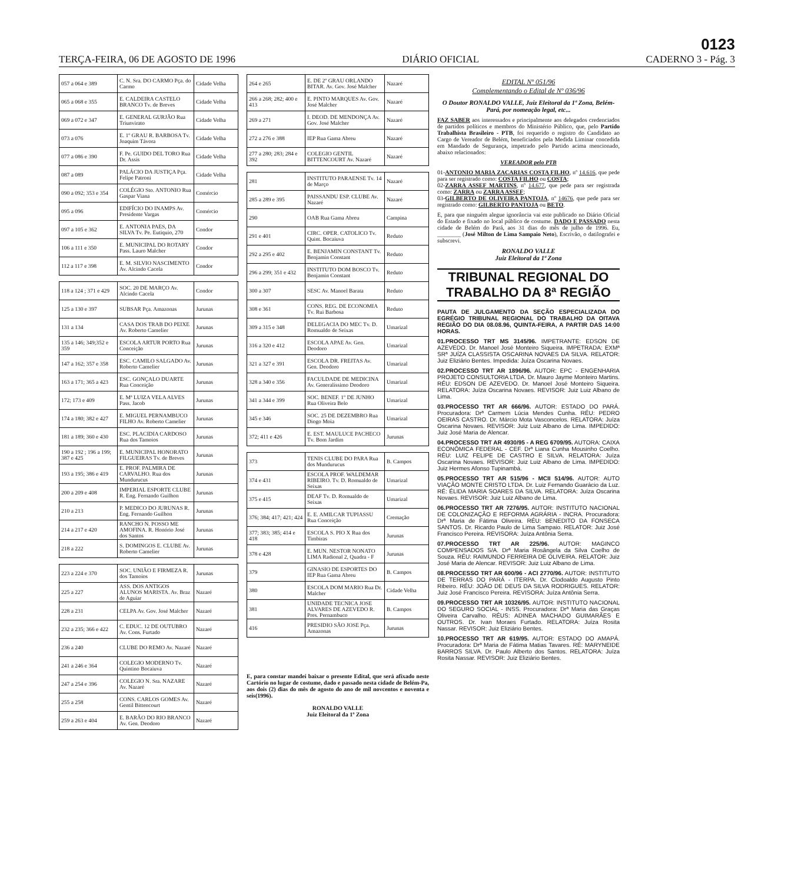0123
TERÇA-FEIRA, 06 DE AGOSTO DE 1996 DIÁRIO OFICIAL CADERNO 3 - Pág. 3
| 057 a 064 e 389 | C. N. Sra. DO CARMO Pça. do Carmo | Cidade Velha |
| 065 a 068 e 355 | E. CALDEIRA CASTELO BRANCO Tv. de Breves | Cidade Velha |
| 069 a 072 e 347 | E. GENERAL GURJÃO Rua Triunvirato | Cidade Velha |
| 073 a 076 | E. 1º GRAU R. BARBOSA Tv. Joaquim Távora | Cidade Velha |
| 077 a 086 e 390 | F. Pe. GUIDO DEL TORO Rua Dr. Assis | Cidade Velha |
| 087 a 089 | PALÁCIO DA JUSTIÇA Pça. Felipe Patroni | Cidade Velha |
| 090 a 092; 353 e 354 | COLÉGIO Sto. ANTONIO Rua Gaspar Viana | Comércio |
| 095 a 096 | EDIFÍCIO DO INAMPS Av. Presidente Vargas | Comércio |
| 097 a 105 e 362 | E. ANTONIA PAES, DA SILVA Tv. Pe. Eutiquio, 270 | Condor |
| 106 a 111 e 350 | E. MUNICIPAL DO ROTARY Pass. Lauro Malcher | Condor |
| 112 a 117 e 398 | E. M. SILVIO NASCIMENTO Av. Alcindo Cacela | Condor |
| 118 a 124 ; 371 e 429 | SOC. 20 DE MARÇO Av. Alcindo Cacela | Condor |
| 125 a 130 e 397 | SUBSAR Pça. Amazonas | Jurunas |
| 131 a 134 | CASA DOS TRAB DO PEIXE Av. Roberto Camelier | Jurunas |
| 135 a 146; 349;352 e 359 | ESCOLA ARTUR PORTO Rua Conceição | Jurunas |
| 147 a 162; 357 e 358 | ESC. CAMILO SALGADO Av. Roberto Camelier | Jurunas |
| 163 a 171; 365 a 423 | ESC. GONÇALO DUARTE Rua Conceição | Jurunas |
| 172; 173 e 409 | E. Mª LUIZA VELA ALVES Pass. Jacob | Jurunas |
| 174 a 180; 382 e 427 | E. MIGUEL PERNAMBUCO FILHO Av. Roberto Camelier | Jurunas |
| 181 a 189; 360 e 430 | ESC. PLACIDIA CARDOSO Rua dos Tamoios | Jurunas |
| 190 a 192 ; 196 a 199; 387 e 425 | E. MUNICIPAL HONORATO FILGUEIRAS Tv. de Breves | Jurunas |
| 193 a 195; 386 e 419 | E. PROF. PALMIRA DE CARVALHO. Rua dos Mundurucus | Jurunas |
| 200 a 209 e 408 | IMPERIAL ESPORTE CLUBE R. Eng. Fernando Guilhon | Jurunas |
| 210 a 213 | P. MEDICO DO JURUNAS R. Eng. Fernando Guilhon | Jurunas |
| 214 a 217 e 420 | RANCHO N. POSSO ME AMOFINA. R. Honório José dos Santos | Jurunas |
| 218 a 222 | S. DOMINGOS E. CLUBE Av. Roberto Camelier | Jurunas |
| 223 a 224 e 370 | SOC. UNIÃO E FIRMEZA R. dos Tamoios | Jurunas |
| 225 a 227 | ASS. DOS ANTIGOS ALUNOS MARISTA. Av. Braz de Aguiar | Nazaré |
| 228 a 231 | CELPA Av. Gov. José Malcher | Nazaré |
| 232 a 235; 366 e 422 | C. EDUC. 12 DE OUTUBRO Av. Cons. Furtado | Nazaré |
| 236 a 240 | CLUBE DO REMO Av. Nazaré | Nazaré |
| 241 a 246 e 364 | COLEGIO MODERNO Tv. Quintino Bocaiuva | Nazaré |
| 247 a 254 e 396 | COLEGIO N. Sra. NAZARE Av. Nazaré | Nazaré |
| 255 a 258 | CONS. CARLOS GOMES Av. Gentil Bittencourt | Nazaré |
| 259 a 263 e 404 | E. BARÃO DO RIO BRANCO Av. Gen. Deodoro | Nazaré |
| 264 e 265 | E. DE 2º GRAU ORLANDO BITAR. Av. Gov. José Malcher | Nazaré |
| 266 a 268; 282; 400 e 413 | E. PINTO MARQUES Av. Gov. José Malcher | Nazaré |
| 269 a 271 | I. DEOD. DE MENDONÇA Av. Gov. José Malcher | Nazaré |
| 272 a 276 e 388 | IEP Rua Gama Abreu | Nazaré |
| 277 a 280; 283; 284 e 392 | COLEGIO GENTIL BITTENCOURT Av. Nazaré | Nazaré |
| 281 | INSTITUTO PARAENSE Tv. 14 de Março | Nazaré |
| 285 a 289 e 395 | PAISSANDU ESP. CLUBE Av. Nazaré | Nazaré |
| 290 | OAB Rua Gama Abreu | Campina |
| 291 e 401 | CIRC. OPER. CATOLICO Tv. Quint. Bocaiuva | Reduto |
| 292 a 295 e 402 | E. BENJAMIN CONSTANT Tv. Benjamin Constant | Reduto |
| 296 a 299; 351 e 432 | INSTITUTO DOM BOSCO Tv. Benjamin Constant | Reduto |
| 300 a 307 | SESC Av. Manoel Barata | Reduto |
| 308 e 361 | CONS. REG. DE ECONOMIA Tv. Rui Barbosa | Reduto |
| 309 a 315 e 348 | DELEGACIA DO MEC Tv. D. Romualdo de Seixas | Umarizal |
| 316 a 320 e 412 | ESCOLA APAE Av. Gen. Deodoro | Umarizal |
| 321 a 327 e 391 | ESCOLA DR. FREITAS Av. Gen. Deodoro | Umarizal |
| 328 a 340 e 356 | FACULDADE DE MEDICINA Av. Generalíssimo Deodoro | Umarizal |
| 341 a 344 e 399 | SOC. BENEF. 1º DE JUNHO Rua Oliveira Belo | Umarizal |
| 345 e 346 | SOC. 25 DE DEZEMBRO Rua Diogo Moia | Umarizal |
| 372; 411 e 426 | E. EST. MAULUCE PACHECO Tv. Bom Jardim | Jurunas |
| 373 | TENIS CLUBE DO PARA Rua dos Mundurucus | B. Campos |
| 374 e 431 | ESCOLA PROF. WALDEMAR RIBEIRO. Tv. D. Romualdo de Seixas | Umarizal |
| 375 e 415 | DEAF Tv. D. Romualdo de Seixas | Umarizal |
| 376; 384; 417; 421; 424 | E. E. AMILCAR TUPIASSU Rua Conceição | Cremação |
| 377; 383; 385; 414 e 418 | ESCOLA S. PIO X Rua dos Timbiras | Jurunas |
| 378 e 428 | E. MUN. NESTOR NONATO LIMA Radional 2, Quadra - F | Jurunas |
| 379 | GINASIO DE ESPORTES DO IEP Rua Gama Abreu | B. Campos |
| 380 | ESCOLA DOM MARIO Rua Dr. Malcher | Cidade Velha |
| 381 | UNIDADE TECNICA JOSE ALVARES DE AZEVEDO R. Pres. Pernambuco | B. Campos |
| 416 | PRESIDIO SÃO JOSE Pça. Amazonas | Jurunas |
E, para constar mandei baixar o presente Edital, que será afixado neste Cartório no lugar de costume, dado e passado nesta cidade de Belém-Pa, aos dois (2) dias do mês de agosto do ano de mil novcentos e noventa e seis(1996).
RONALDO VALLE
Juiz Eleitoral da 1ª Zona
EDITAL Nº 051/96
Complementando o Edital de Nº 036/96
O Doutor RONALDO VALLE, Juiz Eleitoral da 1ª Zona, Belém-Pará, por nomeação legal, etc...
FAZ SABER aos interessados e principalmente aos delegados credenciados de partidos políticos e membros do Ministério Público, que, pelo Partido Trabalhista Brasileiro - PTB, foi requerido o registro do Candidato ao Cargo de Vereador de Belém, beneficiados pela Medida Liminar concedida em Mandado de Segurança, impetrado pelo Partido acima mencionado, abaixo relacionados:
VEREADOR pelo PTB
01-ANTONIO MARIA ZACARIAS COSTA FILHO, nº 14.616, que pede para ser registrado como: COSTA FILHO ou COSTA;
02-ZARRA ASSEF MARTINS, nº 14.677, que pede para ser registrada como: ZARRA ou ZARRA ASSEF;
03-GILBERTO DE OLIVEIRA PANTOJA, nº 14676, que pede para ser registrado como: GILBERTO PANTOJA ou BETO.
E, para que ninguém alegue ignorância vai este publicado no Diário Oficial do Estado e fixado no local público de costume. DADO E PASSADO nesta cidade de Belém do Pará, aos 31 dias do mês de julho de 1996. Eu, ________ (José Milton de Lima Sampaio Neto), Escrivão, o datilografei e subscrevi.
RONALDO VALLE
Juiz Eleitoral da 1ª Zona
TRIBUNAL REGIONAL DO TRABALHO DA 8ª REGIÃO
PAUTA DE JULGAMENTO DA SEÇÃO ESPECIALIZADA DO EGRÉGIO TRIBUNAL REGIONAL DO TRABALHO DA OITAVA REGIÃO DO DIA 08.08.96, QUINTA-FEIRA, A PARTIR DAS 14:00 HORAS.
01.PROCESSO TRT MS 3145/96. IMPETRANTE: EDSON DE AZEVEDO. Dr. Manoel José Monteiro Siqueira. IMPETRADA: EXMª SRª JUÍZA CLASSISTA OSCARINA NOVAES DA SILVA. RELATOR: Juiz Eliziário Bentes. Impedida: Juíza Oscarina Novaes.
02.PROCESSO TRT AR 1896/96. AUTOR: EPC - ENGENHARIA PROJETO CONSULTORIA LTDA. Dr. Mauro Jayme Monteiro Martins. RÉU: EDSON DE AZEVEDO. Dr. Manoel José Monteiro Siqueira. RELATORA: Juíza Oscarina Novaes. REVISOR: Juiz Luiz Albano de Lima.
03.PROCESSO TRT AR 666/96. AUTOR: ESTADO DO PARÁ. Procuradora: Drª Carmem Lúcia Mendes Cunha. RÉU: PEDRO OEIRAS CASTRO. Dr. Márcio Mota Vasconcelos. RELATORA: Juíza Oscarina Novaes. REVISOR: Juiz Luiz Albano de Lima. IMPEDIDO: Juiz José Maria de Alencar.
04.PROCESSO TRT AR 4930/95 - A REG 6709/95. AUTORA: CAIXA ECONÔMICA FEDERAL - CEF. Drª Liana Cunha Mousinho Coelho. RÉU: LUIZ FELIPE DE CASTRO E SILVA. RELATORA: Juíza Oscarina Novaes. REVISOR: Juiz Luiz Albano de Lima. IMPEDIDO: Juiz Hermes Afonso Tupinambá.
05.PROCESSO TRT AR 515/96 - MCII 514/96. AUTOR: AUTO VIAÇÃO MONTE CRISTO LTDA. Dr. Luiz Fernando Guarácio da Luz. RÉ: ÉLIDA MARIA SOARES DA SILVA. RELATORA: Juíza Oscarina Novaes. REVISOR: Juiz Luiz Albano de Lima.
06.PROCESSO TRT AR 7276/95. AUTOR: INSTITUTO NACIONAL DE COLONIZAÇÃO E REFORMA AGRÁRIA - INCRA. Procuradora: Drª Maria de Fátima Oliveira. RÉU: BENEDITO DA FONSECA SANTOS. Dr. Ricardo Paulo de Lima Sampaio. RELATOR: Juiz José Francisco Pereira. REVISORA: Juíza Antônia Serra.
07.PROCESSO TRT AR 225/96. AUTOR: MAGINCO COMPENSADOS S/A. Drª Maria Rosângela da Silva Coelho de Souza. RÉU: RAIMUNDO FERREIRA DE OLIVEIRA. RELATOR: Juiz José Maria de Alencar. REVISOR: Juiz Luiz Albano de Lima.
08.PROCESSO TRT AR 600/96 - ACI 2770/96. AUTOR: INSTITUTO DE TERRAS DO PARÁ - ITERPA. Dr. Clodoaldo Augusto Pinto Ribeiro. RÉU: JOÃO DE DEUS DA SILVA RODRIGUES. RELATOR: Juiz José Francisco Pereira. REVISORA: Juíza Antônia Serra.
09.PROCESSO TRT AR 10326/95. AUTOR: INSTITUTO NACIONAL DO SEGURO SOCIAL - INSS. Procuradora: Drª Maria das Graças Oliveira Carvalho. RÉUS: ADINEA MACHADO GUIMARÃES E OUTROS. Dr. Ivan Moraes Furtado. RELATORA: Juíza Rosita Nassar. REVISOR: Juiz Eliziário Bentes.
10.PROCESSO TRT AR 619/95. AUTOR: ESTADO DO AMAPÁ. Procuradora: Drª Maria de Fátima Matias Tavares. RÉ: MARYNEIDE BARROS SILVA. Dr. Paulo Alberto dos Santos. RELATORA: Juíza Rosita Nassar. REVISOR: Juiz Eliziário Bentes.